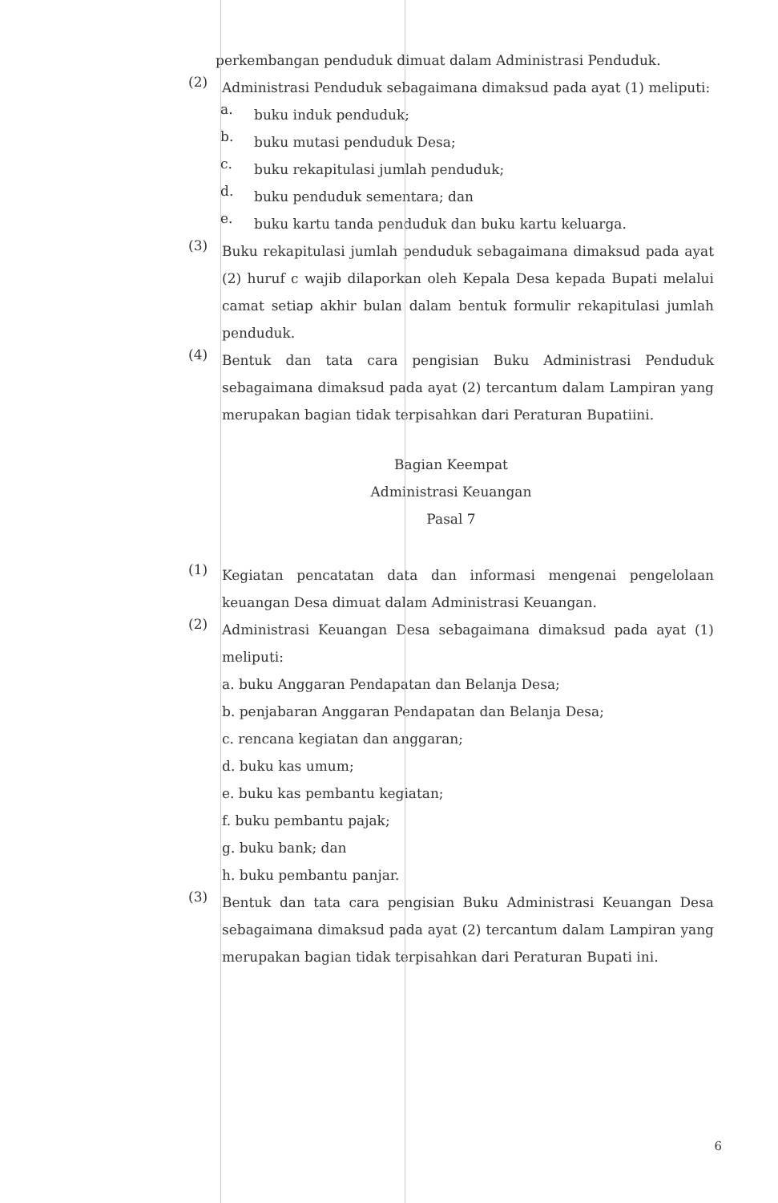perkembangan penduduk dimuat dalam Administrasi Penduduk.
(2)
Administrasi Penduduk sebagaimana dimaksud pada ayat (1) meliputi:
a.
buku induk penduduk;
b.
buku mutasi penduduk Desa;
c.
buku rekapitulasi jumlah penduduk;
d.
buku penduduk sementara; dan
e.
buku kartu tanda penduduk dan buku kartu keluarga.
(3)
Buku rekapitulasi jumlah penduduk sebagaimana dimaksud pada ayat (2) huruf c wajib dilaporkan oleh Kepala Desa kepada Bupati melalui camat setiap akhir bulan dalam bentuk formulir rekapitulasi jumlah penduduk.
(4)
Bentuk dan tata cara pengisian Buku Administrasi Penduduk sebagaimana dimaksud pada ayat (2) tercantum dalam Lampiran yang merupakan bagian tidak terpisahkan dari Peraturan Bupatiini.
Bagian Keempat
Administrasi Keuangan
Pasal 7
(1)
Kegiatan pencatatan data dan informasi mengenai pengelolaan keuangan Desa dimuat dalam Administrasi Keuangan.
(2)
Administrasi Keuangan Desa sebagaimana dimaksud pada ayat (1) meliputi:
a. buku Anggaran Pendapatan dan Belanja Desa;
b. penjabaran Anggaran Pendapatan dan Belanja Desa;
c. rencana kegiatan dan anggaran;
d. buku kas umum;
e. buku kas pembantu kegiatan;
f. buku pembantu pajak;
g. buku bank; dan
h. buku pembantu panjar.
(3)
Bentuk dan tata cara pengisian Buku Administrasi Keuangan Desa sebagaimana dimaksud pada ayat (2) tercantum dalam Lampiran yang merupakan bagian tidak terpisahkan dari Peraturan Bupati ini.
6